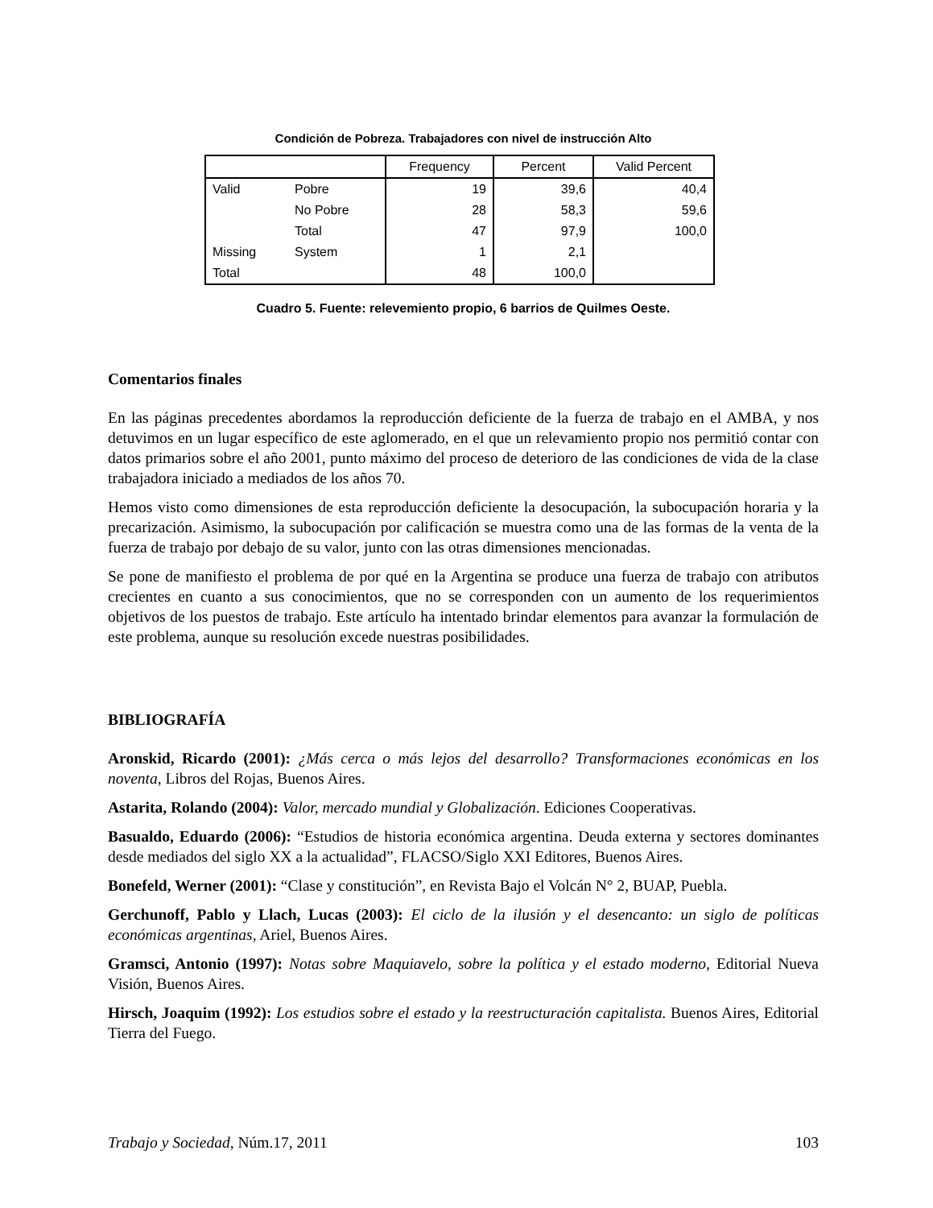Condición de Pobreza. Trabajadores con nivel de instrucción Alto
| | | Frequency | Percent | Valid Percent |
| --- | --- | --- | --- | --- |
| Valid | Pobre | 19 | 39,6 | 40,4 |
| | No Pobre | 28 | 58,3 | 59,6 |
| | Total | 47 | 97,9 | 100,0 |
| Missing | System | 1 | 2,1 | |
| Total | | 48 | 100,0 | |
Cuadro 5. Fuente: relevemiento propio, 6 barrios de Quilmes Oeste.
Comentarios finales
En las páginas precedentes abordamos la reproducción deficiente de la fuerza de trabajo en el AMBA, y nos detuvimos en un lugar específico de este aglomerado, en el que un relevamiento propio nos permitió contar con datos primarios sobre el año 2001, punto máximo del proceso de deterioro de las condiciones de vida de la clase trabajadora iniciado a mediados de los años 70.
Hemos visto como dimensiones de esta reproducción deficiente la desocupación, la subocupación horaria y la precarización. Asimismo, la subocupación por calificación se muestra como una de las formas de la venta de la fuerza de trabajo por debajo de su valor, junto con las otras dimensiones mencionadas.
Se pone de manifiesto el problema de por qué en la Argentina se produce una fuerza de trabajo con atributos crecientes en cuanto a sus conocimientos, que no se corresponden con un aumento de los requerimientos objetivos de los puestos de trabajo. Este artículo ha intentado brindar elementos para avanzar la formulación de este problema, aunque su resolución excede nuestras posibilidades.
BIBLIOGRAFÍA
Aronskid, Ricardo (2001): ¿Más cerca o más lejos del desarrollo? Transformaciones económicas en los noventa, Libros del Rojas, Buenos Aires.
Astarita, Rolando (2004): Valor, mercado mundial y Globalización. Ediciones Cooperativas.
Basualdo, Eduardo (2006): “Estudios de historia económica argentina. Deuda externa y sectores dominantes desde mediados del siglo XX a la actualidad”, FLACSO/Siglo XXI Editores, Buenos Aires.
Bonefeld, Werner (2001): “Clase y constitución”, en Revista Bajo el Volcán N° 2, BUAP, Puebla.
Gerchunoff, Pablo y Llach, Lucas (2003): El ciclo de la ilusión y el desencanto: un siglo de políticas económicas argentinas, Ariel, Buenos Aires.
Gramsci, Antonio (1997): Notas sobre Maquiavelo, sobre la política y el estado moderno, Editorial Nueva Visión, Buenos Aires.
Hirsch, Joaquim (1992): Los estudios sobre el estado y la reestructuración capitalista. Buenos Aires, Editorial Tierra del Fuego.
Trabajo y Sociedad, Núm.17, 2011 103